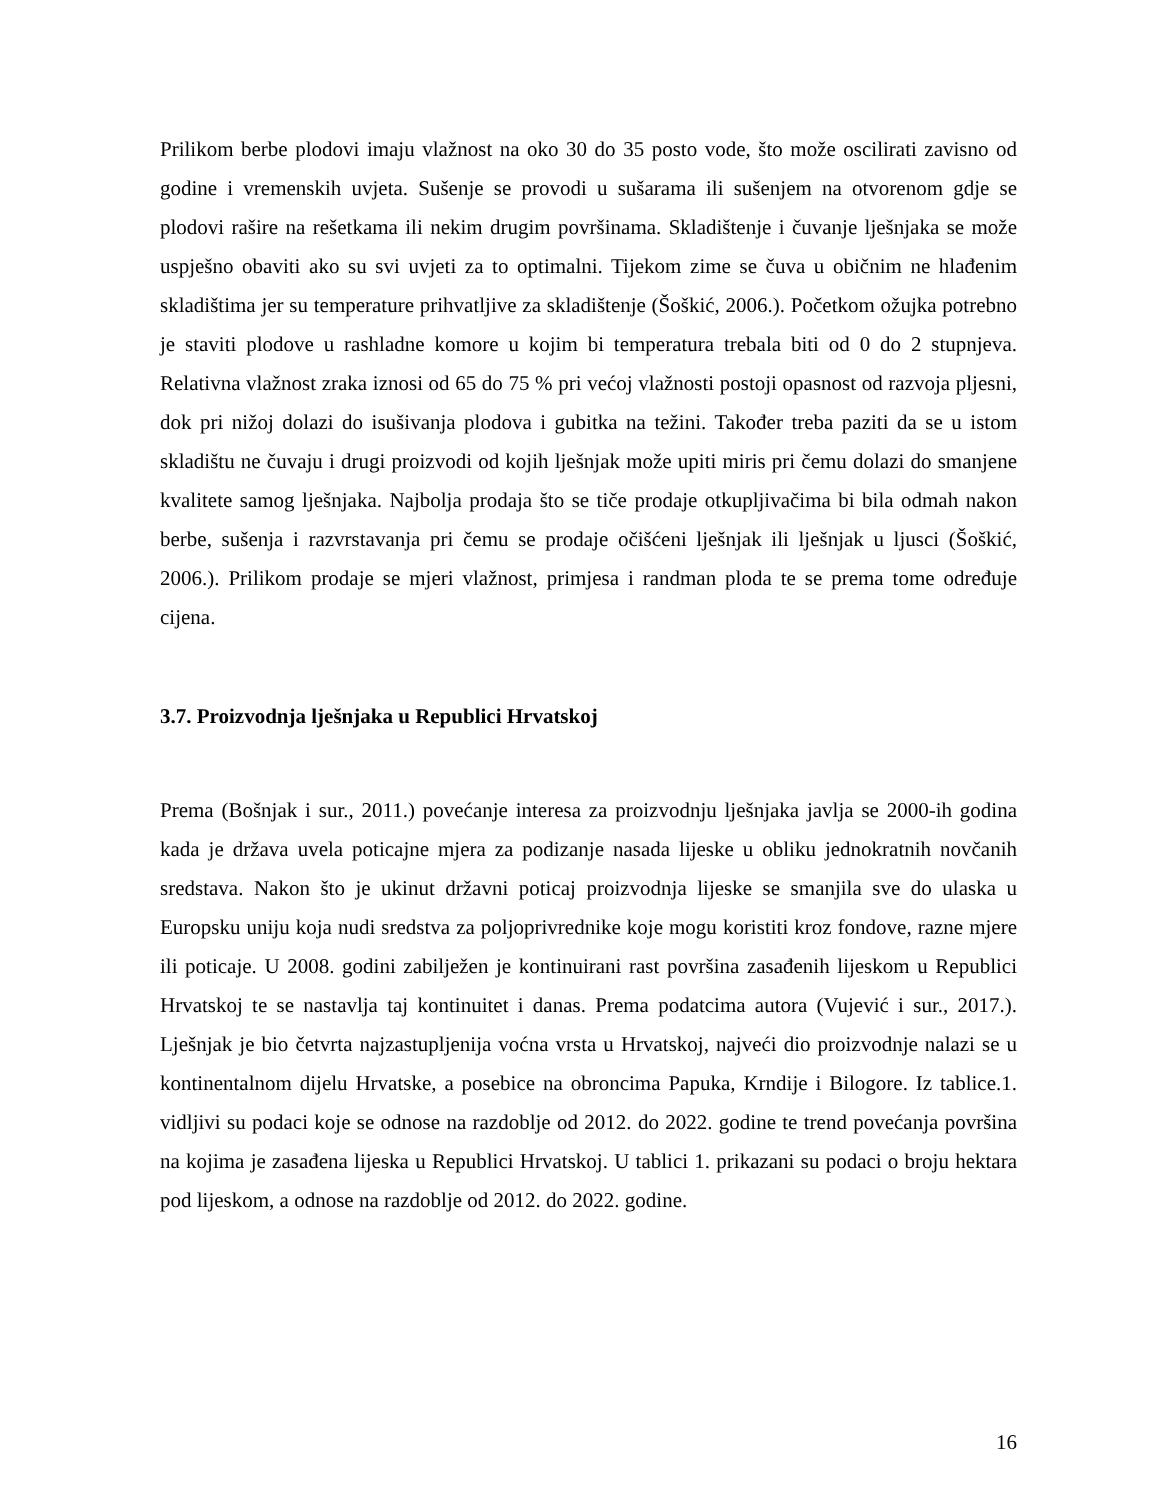Prilikom berbe plodovi imaju vlažnost na oko 30 do 35 posto vode, što može oscilirati zavisno od godine i vremenskih uvjeta. Sušenje se provodi u sušarama ili sušenjem na otvorenom gdje se plodovi raširе na rešetkama ili nekim drugim površinama. Skladištenje i čuvanje lješnjaka se može uspješno obaviti ako su svi uvjeti za to optimalni. Tijekom zime se čuva u običnim ne hlađenim skladištima jer su temperature prihvatljive za skladištenje (Šoškić, 2006.). Početkom ožujka potrebno je staviti plodove u rashladne komore u kojim bi temperatura trebala biti od 0 do 2 stupnjeva. Relativna vlažnost zraka iznosi od 65 do 75 % pri većoj vlažnosti postoji opasnost od razvoja pljesni, dok pri nižoj dolazi do isušivanja plodova i gubitka na težini. Također treba paziti da se u istom skladištu ne čuvaju i drugi proizvodi od kojih lješnjak može upiti miris pri čemu dolazi do smanjene kvalitete samog lješnjaka. Najbolja prodaja što se tiče prodaje otkupljivačima bi bila odmah nakon berbe, sušenja i razvrstavanja pri čemu se prodaje očišćeni lješnjak ili lješnjak u ljusci (Šoškić, 2006.). Prilikom prodaje se mjeri vlažnost, primjesa i randman ploda te se prema tome određuje cijena.
3.7. Proizvodnja lješnjaka u Republici Hrvatskoj
Prema (Bošnjak i sur., 2011.) povećanje interesa za proizvodnju lješnjaka javlja se 2000-ih godina kada je država uvela poticajne mjera za podizanje nasada lijeske u obliku jednokratnih novčanih sredstava. Nakon što je ukinut državni poticaj proizvodnja lijeske se smanjila sve do ulaska u Europsku uniju koja nudi sredstva za poljoprivrednike koje mogu koristiti kroz fondove, razne mjere ili poticaje. U 2008. godini zabilježen je kontinuirani rast površina zasađenih lijeskom u Republici Hrvatskoj te se nastavlja taj kontinuitet i danas. Prema podatcima autora (Vujević i sur., 2017.). Lješnjak je bio četvrta najzastupljenija voćna vrsta u Hrvatskoj, najveći dio proizvodnje nalazi se u kontinentalnom dijelu Hrvatske, a posebice na obroncima Papuka, Krndije i Bilogore. Iz tablice.1. vidljivi su podaci koje se odnose na razdoblje od 2012. do 2022. godine te trend povećanja površina na kojima je zasađena lijeska u Republici Hrvatskoj. U tablici 1. prikazani su podaci o broju hektara pod lijeskom, a odnose na razdoblje od 2012. do 2022. godine.
16